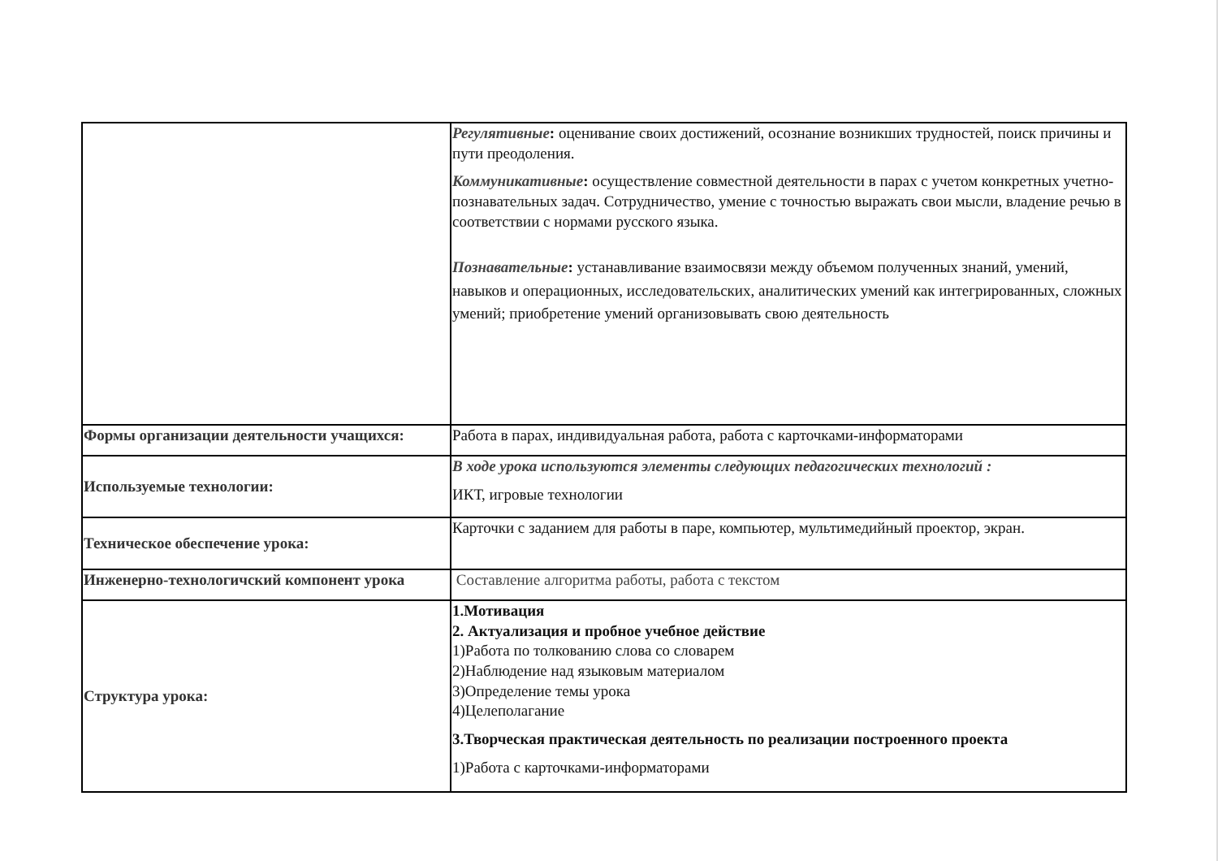| | Регулятивные : оценивание своих достижений, осознание возникших трудностей, поиск причины и пути преодоления. Коммуникативные : осуществление совместной деятельности в парах с учетом конкретных учетно-познавательных задач. Сотрудничество, умение с точностью выражать свои мысли, владение речью в соответствии с нормами русского языка. Познавательные : устанавливание взаимосвязи между объемом полученных знаний, умений, навыков и операционных, исследовательских, аналитических умений как интегрированных, сложных умений; приобретение умений организовывать свою деятельность |
| Формы организации деятельности учащихся: | Работа в парах, индивидуальная работа, работа с карточками-информаторами |
| Используемые технологии: | В ходе урока используются элементы следующих педагогических технологий : ИКТ, игровые технологии |
| Техническое обеспечение урока: | Карточки с заданием для работы в паре, компьютер, мультимедийный проектор, экран. |
| Инженерно-технологичский компонент урока | Составление алгоритма работы, работа с текстом |
| Структура урока: | 1.Мотивация 2. Актуализация и пробное учебное действие 1)Работа по толкованию слова со словарем 2)Наблюдение над языковым материалом 3)Определение темы урока 4)Целеполагание 3.Творческая практическая деятельность по реализации построенного проекта 1)Работа с карточками-информаторами |